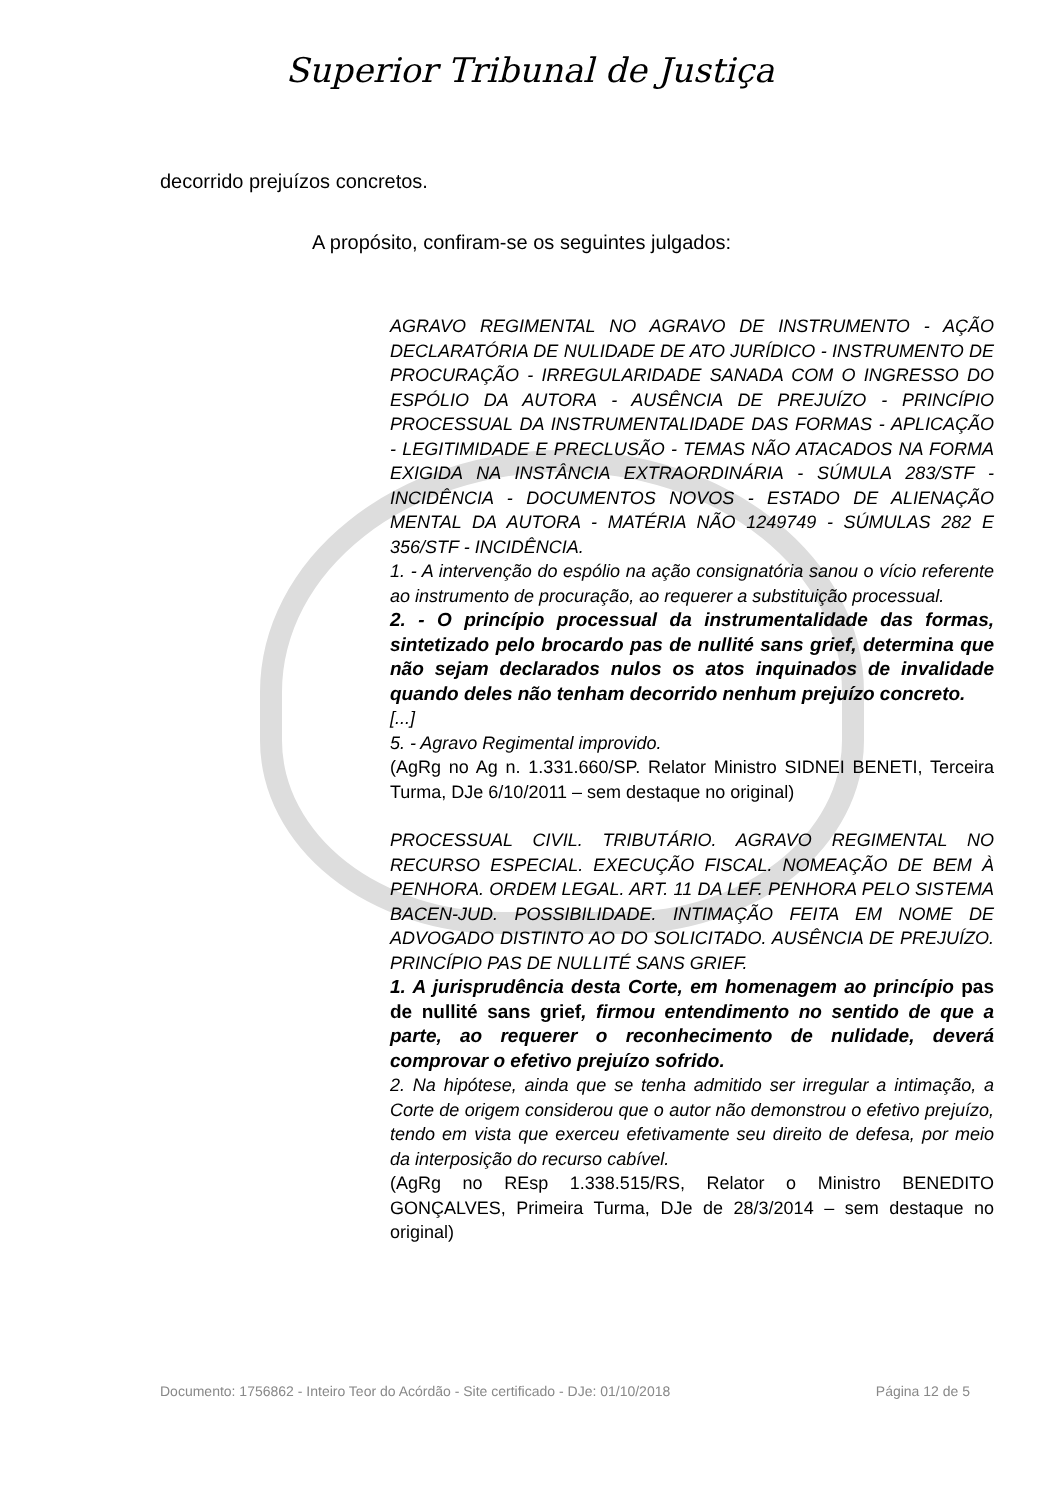Superior Tribunal de Justiça
decorrido prejuízos concretos.
A propósito, confiram-se os seguintes julgados:
AGRAVO REGIMENTAL NO AGRAVO DE INSTRUMENTO - AÇÃO DECLARATÓRIA DE NULIDADE DE ATO JURÍDICO - INSTRUMENTO DE PROCURAÇÃO - IRREGULARIDADE SANADA COM O INGRESSO DO ESPÓLIO DA AUTORA - AUSÊNCIA DE PREJUÍZO - PRINCÍPIO PROCESSUAL DA INSTRUMENTALIDADE DAS FORMAS - APLICAÇÃO - LEGITIMIDADE E PRECLUSÃO - TEMAS NÃO ATACADOS NA FORMA EXIGIDA NA INSTÂNCIA EXTRAORDINÁRIA - SÚMULA 283/STF - INCIDÊNCIA - DOCUMENTOS NOVOS - ESTADO DE ALIENAÇÃO MENTAL DA AUTORA - MATÉRIA NÃO 1249749 - SÚMULAS 282 E 356/STF - INCIDÊNCIA.
1. - A intervenção do espólio na ação consignatória sanou o vício referente ao instrumento de procuração, ao requerer a substituição processual.
2. - O princípio processual da instrumentalidade das formas, sintetizado pelo brocardo pas de nullité sans grief, determina que não sejam declarados nulos os atos inquinados de invalidade quando deles não tenham decorrido nenhum prejuízo concreto.
[...]
5. - Agravo Regimental improvido.
(AgRg no Ag n. 1.331.660/SP. Relator Ministro SIDNEI BENETI, Terceira Turma, DJe 6/10/2011 – sem destaque no original)
PROCESSUAL CIVIL. TRIBUTÁRIO. AGRAVO REGIMENTAL NO RECURSO ESPECIAL. EXECUÇÃO FISCAL. NOMEAÇÃO DE BEM À PENHORA. ORDEM LEGAL. ART. 11 DA LEF. PENHORA PELO SISTEMA BACEN-JUD. POSSIBILIDADE. INTIMAÇÃO FEITA EM NOME DE ADVOGADO DISTINTO AO DO SOLICITADO. AUSÊNCIA DE PREJUÍZO. PRINCÍPIO PAS DE NULLITÉ SANS GRIEF.
1. A jurisprudência desta Corte, em homenagem ao princípio pas de nullité sans grief, firmou entendimento no sentido de que a parte, ao requerer o reconhecimento de nulidade, deverá comprovar o efetivo prejuízo sofrido.
2. Na hipótese, ainda que se tenha admitido ser irregular a intimação, a Corte de origem considerou que o autor não demonstrou o efetivo prejuízo, tendo em vista que exerceu efetivamente seu direito de defesa, por meio da interposição do recurso cabível.
(AgRg no REsp 1.338.515/RS, Relator o Ministro BENEDITO GONÇALVES, Primeira Turma, DJe de 28/3/2014 – sem destaque no original)
Documento: 1756862 - Inteiro Teor do Acórdão - Site certificado - DJe: 01/10/2018 Página 12 de 5